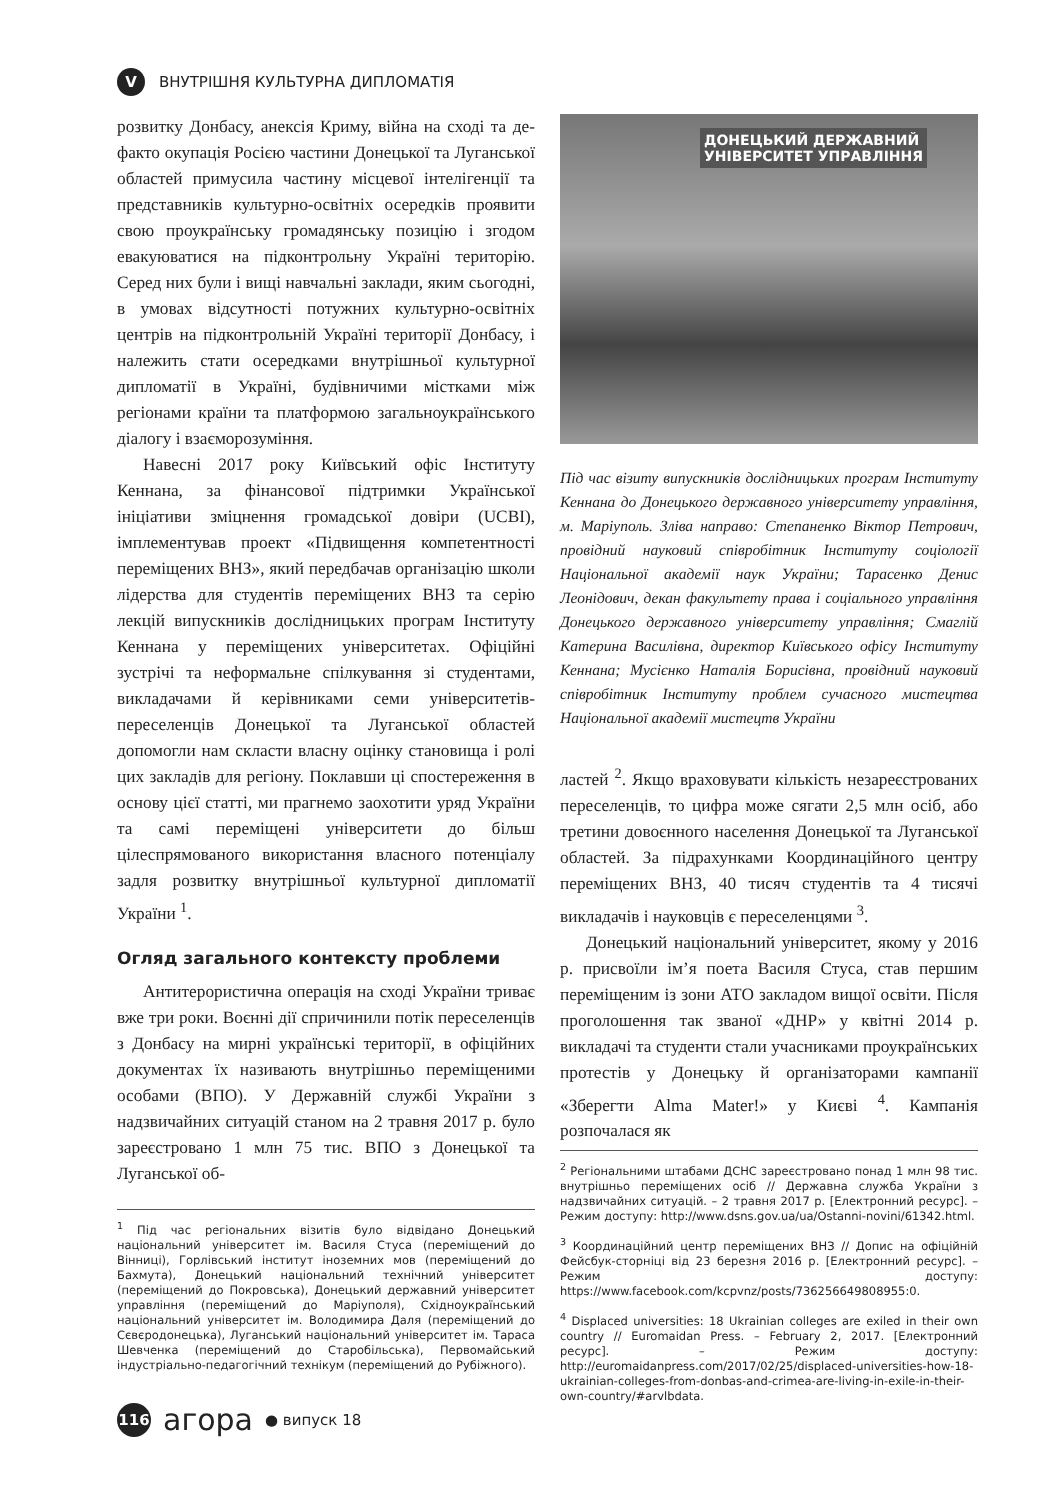V
ВНУТРІШНЯ КУЛЬТУРНА ДИПЛОМАТІЯ
розвитку Донбасу, анексія Криму, війна на сході та де-факто окупація Росією частини Донецької та Луганської областей примусила частину місцевої інтелігенції та представників культурно-освітніх осередків проявити свою проукраїнську громадянську позицію і згодом евакуюватися на підконтрольну Україні територію. Серед них були і вищі навчальні заклади, яким сьогодні, в умовах відсутності потужних культурно-освітніх центрів на підконтрольній Україні території Донбасу, і належить стати осередками внутрішньої культурної дипломатії в Україні, будівничими містками між регіонами країни та платформою загальноукраїнського діалогу і взаєморозуміння.
Навесні 2017 року Київський офіс Інституту Кеннана, за фінансової підтримки Української ініціативи зміцнення громадської довіри (UCBI), імплементував проект «Підвищення компетентності переміщених ВНЗ», який передбачав організацію школи лідерства для студентів переміщених ВНЗ та серію лекцій випускників дослідницьких програм Інституту Кеннана у переміщених університетах. Офіційні зустрічі та неформальне спілкування зі студентами, викладачами й керівниками семи університетів-переселенців Донецької та Луганської областей допомогли нам скласти власну оцінку становища і ролі цих закладів для регіону. Поклавши ці спостереження в основу цієї статті, ми прагнемо заохотити уряд України та самі переміщені університети до більш цілеспрямованого використання власного потенціалу задля розвитку внутрішньої культурної дипломатії України <sup>1</sup>.
Огляд загального контексту проблеми
Антитерористична операція на сході України триває вже три роки. Воєнні дії спричинили потік переселенців з Донбасу на мирні українські території, в офіційних документах їх називають внутрішньо переміщеними особами (ВПО). У Державній службі України з надзвичайних ситуацій станом на 2 травня 2017 р. було зареєстровано 1 млн 75 тис. ВПО з Донецької та Луганської об-
<sup>1</sup> Під час регіональних візитів було відвідано Донецький національний університет ім. Василя Стуса (переміщений до Вінниці), Горлівський інститут іноземних мов (переміщений до Бахмута), Донецький національний технічний університет (переміщений до Покровська), Донецький державний університет управління (переміщений до Маріуполя), Східноукраїнський національний університет ім. Володимира Даля (переміщений до Сєвєродонецька), Луганський національний університет ім. Тараса Шевченка (переміщений до Старобільська), Первомайський індустріально-педагогічний технікум (переміщений до Рубіжного).
ДОНЕЦЬКИЙ ДЕРЖАВНИЙ
УНІВЕРСИТЕТ УПРАВЛІННЯ
Під час візиту випускників дослідницьких програм Інституту Кеннана до Донецького державного університету управління, м. Маріуполь. Зліва направо: Степаненко Віктор Петрович, провідний науковий співробітник Інституту соціології Національної академії наук України; Тарасенко Денис Леонідович, декан факультету права і соціального управління Донецького державного університету управління; Смаглій Катерина Василівна, директор Київського офісу Інституту Кеннана; Мусієнко Наталія Борисівна, провідний науковий співробітник Інституту проблем сучасного мистецтва Національної академії мистецтв України
ластей <sup>2</sup>. Якщо враховувати кількість незареєстрованих переселенців, то цифра може сягати 2,5 млн осіб, або третини довоєнного населення Донецької та Луганської областей. За підрахунками Координаційного центру переміщених ВНЗ, 40 тисяч студентів та 4 тисячі викладачів і науковців є переселенцями <sup>3</sup>.
Донецький національний університет, якому у 2016 р. присвоїли ім’я поета Василя Стуса, став першим переміщеним із зони АТО закладом вищої освіти. Після проголошення так званої «ДНР» у квітні 2014 р. викладачі та студенти стали учасниками проукраїнських протестів у Донецьку й організаторами кампанії «Зберегти Alma Mater!» у Києві <sup>4</sup>. Кампанія розпочалася як
<sup>2</sup> Регіональними штабами ДСНС зареєстровано понад 1 млн 98 тис. внутрішньо переміщених осіб // Державна служба України з надзвичайних ситуацій. – 2 травня 2017 р. [Електронний ресурс]. – Режим доступу: http://www.dsns.gov.ua/ua/Ostanni-novini/61342.html.
<sup>3</sup> Координаційний центр переміщених ВНЗ // Допис на офіційній Фейсбук-сторніці від 23 березня 2016 р. [Електронний ресурс]. – Режим доступу: https://www.facebook.com/kcpvnz/posts/736256649808955:0.
<sup>4</sup> Displaced universities: 18 Ukrainian colleges are exiled in their own country // Euromaidan Press. – February 2, 2017. [Електронний ресурс]. – Режим доступу: http://euromaidanpress.com/2017/02/25/displaced-universities-how-18-ukrainian-colleges-from-donbas-and-crimea-are-living-in-exile-in-their-own-country/#arvlbdata.
116
агора ● випуск 18